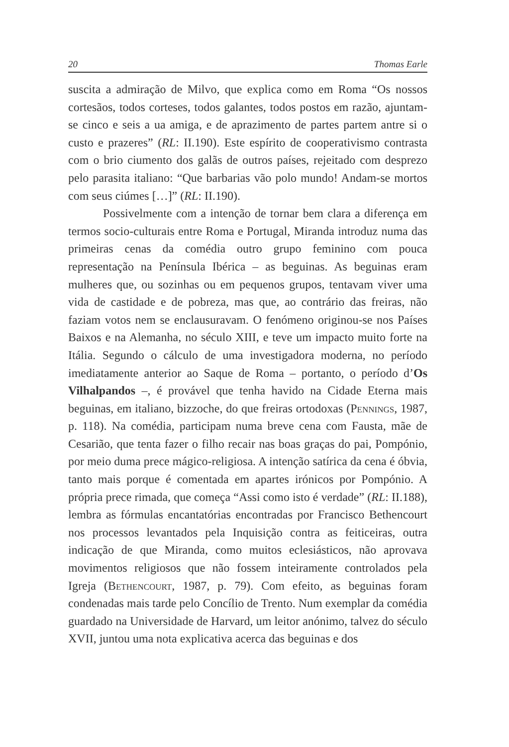20 Thomas Earle
suscita a admiração de Milvo, que explica como em Roma “Os nossos cortesãos, todos corteses, todos galantes, todos postos em razão, ajuntam-se cinco e seis a ua amiga, e de aprazimento de partes partem antre si o custo e prazeres” (RL: II.190). Este espírito de cooperativismo contrasta com o brio ciumento dos galãs de outros países, rejeitado com desprezo pelo parasita italiano: “Que barbarias vão polo mundo! Andam-se mortos com seus ciúmes […]” (RL: II.190).
Possivelmente com a intenção de tornar bem clara a diferença em termos socio-culturais entre Roma e Portugal, Miranda introduz numa das primeiras cenas da comédia outro grupo feminino com pouca representação na Península Ibérica – as beguinas. As beguinas eram mulheres que, ou sozinhas ou em pequenos grupos, tentavam viver uma vida de castidade e de pobreza, mas que, ao contrário das freiras, não faziam votos nem se enclausuravam. O fenómeno originou-se nos Países Baixos e na Alemanha, no século XIII, e teve um impacto muito forte na Itália. Segundo o cálculo de uma investigadora moderna, no período imediatamente anterior ao Saque de Roma – portanto, o período d’Os Vilhalpandos –, é provável que tenha havido na Cidade Eterna mais beguinas, em italiano, bizzoche, do que freiras ortodoxas (Pennings, 1987, p. 118). Na comédia, participam numa breve cena com Fausta, mãe de Cesarião, que tenta fazer o filho recair nas boas graças do pai, Pompónio, por meio duma prece mágico-religiosa. A intenção satírica da cena é óbvia, tanto mais porque é comentada em apartes irónicos por Pompónio. A própria prece rimada, que começa “Assi como isto é verdade” (RL: II.188), lembra as fórmulas encantatórias encontradas por Francisco Bethencourt nos processos levantados pela Inquisição contra as feiticeiras, outra indicação de que Miranda, como muitos eclesiásticos, não aprovava movimentos religiosos que não fossem inteiramente controlados pela Igreja (Bethencourt, 1987, p. 79). Com efeito, as beguinas foram condenadas mais tarde pelo Concílio de Trento. Num exemplar da comédia guardado na Universidade de Harvard, um leitor anónimo, talvez do século XVII, juntou uma nota explicativa acerca das beguinas e dos